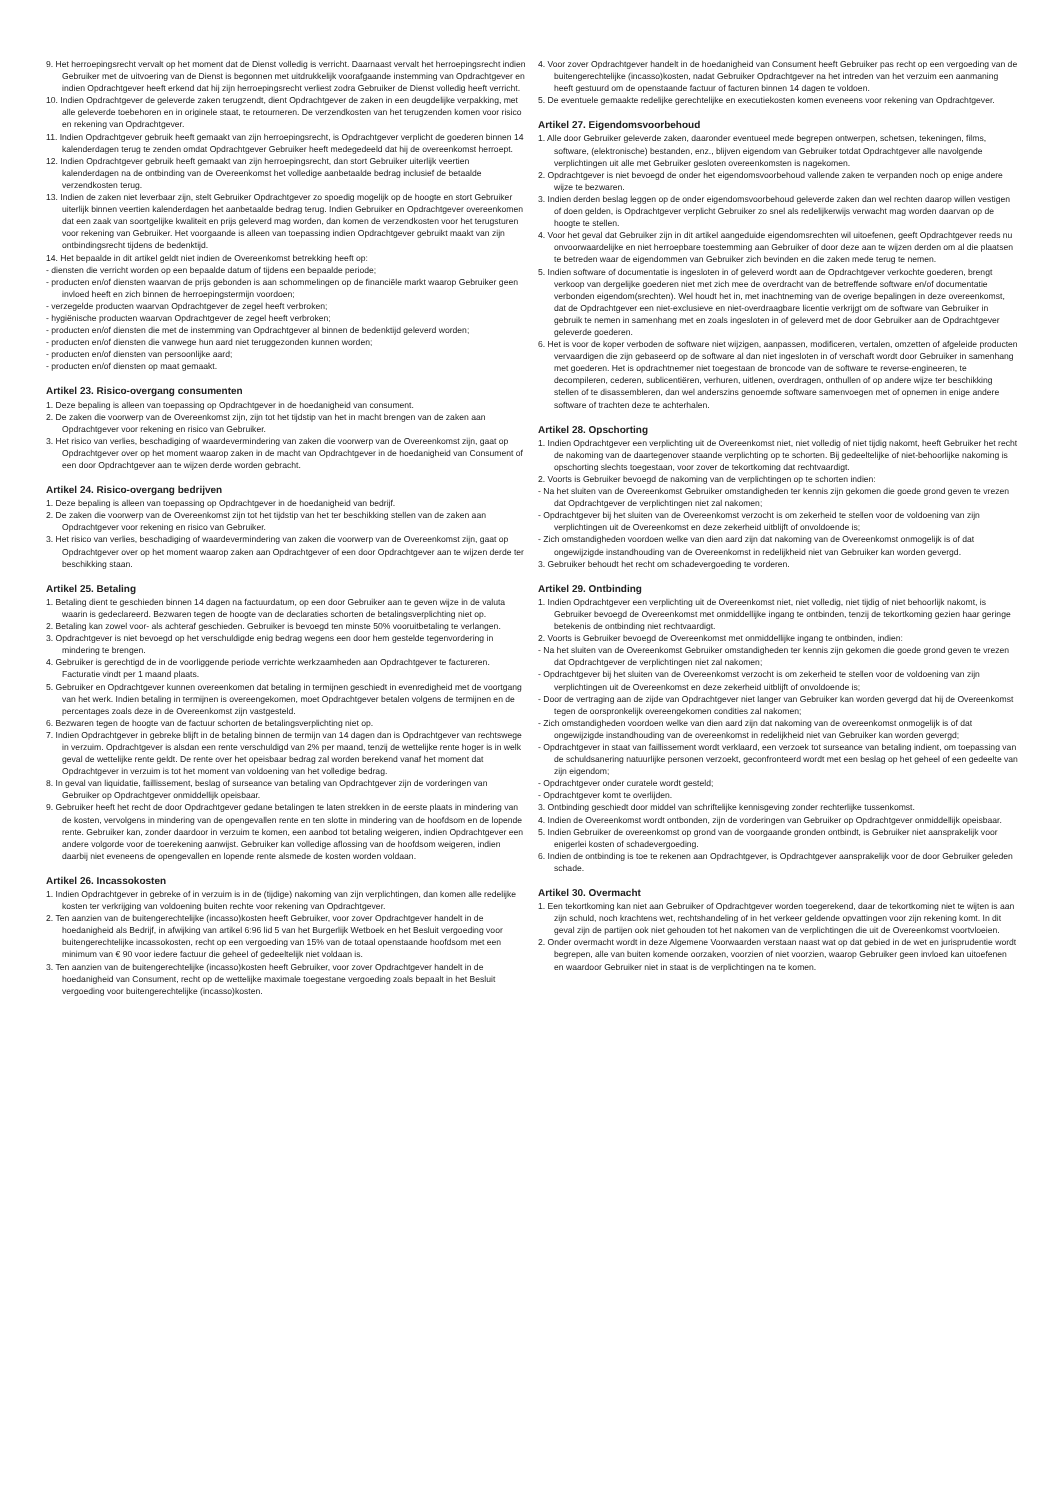9. Het herroepingsrecht vervalt op het moment dat de Dienst volledig is verricht. Daarnaast vervalt het herroepingsrecht indien Gebruiker met de uitvoering van de Dienst is begonnen met uitdrukkelijk voorafgaande instemming van Opdrachtgever en indien Opdrachtgever heeft erkend dat hij zijn herroepingsrecht verliest zodra Gebruiker de Dienst volledig heeft verricht.
10. Indien Opdrachtgever de geleverde zaken terugzendt, dient Opdrachtgever de zaken in een deugdelijke verpakking, met alle geleverde toebehoren en in originele staat, te retourneren. De verzendkosten van het terugzenden komen voor risico en rekening van Opdrachtgever.
11. Indien Opdrachtgever gebruik heeft gemaakt van zijn herroepingsrecht, is Opdrachtgever verplicht de goederen binnen 14 kalenderdagen terug te zenden omdat Opdrachtgever Gebruiker heeft medegedeeld dat hij de overeenkomst herroept.
12. Indien Opdrachtgever gebruik heeft gemaakt van zijn herroepingsrecht, dan stort Gebruiker uiterlijk veertien kalenderdagen na de ontbinding van de Overeenkomst het volledige aanbetaalde bedrag inclusief de betaalde verzendkosten terug.
13. Indien de zaken niet leverbaar zijn, stelt Gebruiker Opdrachtgever zo spoedig mogelijk op de hoogte en stort Gebruiker uiterlijk binnen veertien kalenderdagen het aanbetaalde bedrag terug. Indien Gebruiker en Opdrachtgever overeenkomen dat een zaak van soortgelijke kwaliteit en prijs geleverd mag worden, dan komen de verzendkosten voor het terugsturen voor rekening van Gebruiker. Het voorgaande is alleen van toepassing indien Opdrachtgever gebruikt maakt van zijn ontbindingsrecht tijdens de bedenktijd.
14. Het bepaalde in dit artikel geldt niet indien de Overeenkomst betrekking heeft op:
- diensten die verricht worden op een bepaalde datum of tijdens een bepaalde periode;
- producten en/of diensten waarvan de prijs gebonden is aan schommelingen op de financiële markt waarop Gebruiker geen invloed heeft en zich binnen de herroepingstermijn voordoen;
- verzegelde producten waarvan Opdrachtgever de zegel heeft verbroken;
- hygiënische producten waarvan Opdrachtgever de zegel heeft verbroken;
- producten en/of diensten die met de instemming van Opdrachtgever al binnen de bedenktijd geleverd worden;
- producten en/of diensten die vanwege hun aard niet teruggezonden kunnen worden;
- producten en/of diensten van persoonlijke aard;
- producten en/of diensten op maat gemaakt.
Artikel 23. Risico-overgang consumenten
1. Deze bepaling is alleen van toepassing op Opdrachtgever in de hoedanigheid van consument.
2. De zaken die voorwerp van de Overeenkomst zijn, zijn tot het tijdstip van het in macht brengen van de zaken aan Opdrachtgever voor rekening en risico van Gebruiker.
3. Het risico van verlies, beschadiging of waardevermindering van zaken die voorwerp van de Overeenkomst zijn, gaat op Opdrachtgever over op het moment waarop zaken in de macht van Opdrachtgever in de hoedanigheid van Consument of een door Opdrachtgever aan te wijzen derde worden gebracht.
Artikel 24. Risico-overgang bedrijven
1. Deze bepaling is alleen van toepassing op Opdrachtgever in de hoedanigheid van bedrijf.
2. De zaken die voorwerp van de Overeenkomst zijn tot het tijdstip van het ter beschikking stellen van de zaken aan Opdrachtgever voor rekening en risico van Gebruiker.
3. Het risico van verlies, beschadiging of waardevermindering van zaken die voorwerp van de Overeenkomst zijn, gaat op Opdrachtgever over op het moment waarop zaken aan Opdrachtgever of een door Opdrachtgever aan te wijzen derde ter beschikking staan.
Artikel 25. Betaling
1. Betaling dient te geschieden binnen 14 dagen na factuurdatum, op een door Gebruiker aan te geven wijze in de valuta waarin is gedeclareerd. Bezwaren tegen de hoogte van de declaraties schorten de betalingsverplichting niet op.
2. Betaling kan zowel voor- als achteraf geschieden. Gebruiker is bevoegd ten minste 50% vooruitbetaling te verlangen.
3. Opdrachtgever is niet bevoegd op het verschuldigde enig bedrag wegens een door hem gestelde tegenvordering in mindering te brengen.
4. Gebruiker is gerechtigd de in de voorliggende periode verrichte werkzaamheden aan Opdrachtgever te factureren. Facturatie vindt per 1 maand plaats.
5. Gebruiker en Opdrachtgever kunnen overeenkomen dat betaling in termijnen geschiedt in evenredigheid met de voortgang van het werk. Indien betaling in termijnen is overeengekomen, moet Opdrachtgever betalen volgens de termijnen en de percentages zoals deze in de Overeenkomst zijn vastgesteld.
6. Bezwaren tegen de hoogte van de factuur schorten de betalingsverplichting niet op.
7. Indien Opdrachtgever in gebreke blijft in de betaling binnen de termijn van 14 dagen dan is Opdrachtgever van rechtswege in verzuim. Opdrachtgever is alsdan een rente verschuldigd van 2% per maand, tenzij de wettelijke rente hoger is in welk geval de wettelijke rente geldt. De rente over het opeisbaar bedrag zal worden berekend vanaf het moment dat Opdrachtgever in verzuim is tot het moment van voldoening van het volledige bedrag.
8. In geval van liquidatie, faillissement, beslag of surseance van betaling van Opdrachtgever zijn de vorderingen van Gebruiker op Opdrachtgever onmiddellijk opeisbaar.
9. Gebruiker heeft het recht de door Opdrachtgever gedane betalingen te laten strekken in de eerste plaats in mindering van de kosten, vervolgens in mindering van de opengevallen rente en ten slotte in mindering van de hoofdsom en de lopende rente. Gebruiker kan, zonder daardoor in verzuim te komen, een aanbod tot betaling weigeren, indien Opdrachtgever een andere volgorde voor de toerekening aanwijst. Gebruiker kan volledige aflossing van de hoofdsom weigeren, indien daarbij niet eveneens de opengevallen en lopende rente alsmede de kosten worden voldaan.
Artikel 26. Incassokosten
1. Indien Opdrachtgever in gebreke of in verzuim is in de (tijdige) nakoming van zijn verplichtingen, dan komen alle redelijke kosten ter verkrijging van voldoening buiten rechte voor rekening van Opdrachtgever.
2. Ten aanzien van de buitengerechtelijke (incasso)kosten heeft Gebruiker, voor zover Opdrachtgever handelt in de hoedanigheid als Bedrijf, in afwijking van artikel 6:96 lid 5 van het Burgerlijk Wetboek en het Besluit vergoeding voor buitengerechtelijke incassokosten, recht op een vergoeding van 15% van de totaal openstaande hoofdsom met een minimum van € 90 voor iedere factuur die geheel of gedeeltelijk niet voldaan is.
3. Ten aanzien van de buitengerechtelijke (incasso)kosten heeft Gebruiker, voor zover Opdrachtgever handelt in de hoedanigheid van Consument, recht op de wettelijke maximale toegestane vergoeding zoals bepaalt in het Besluit vergoeding voor buitengerechtelijke (incasso)kosten.
4. Voor zover Opdrachtgever handelt in de hoedanigheid van Consument heeft Gebruiker pas recht op een vergoeding van de buitengerechtelijke (incasso)kosten, nadat Gebruiker Opdrachtgever na het intreden van het verzuim een aanmaning heeft gestuurd om de openstaande factuur of facturen binnen 14 dagen te voldoen.
5. De eventuele gemaakte redelijke gerechtelijke en executiekosten komen eveneens voor rekening van Opdrachtgever.
Artikel 27. Eigendomsvoorbehoud
1. Alle door Gebruiker geleverde zaken, daaronder eventueel mede begrepen ontwerpen, schetsen, tekeningen, films, software, (elektronische) bestanden, enz., blijven eigendom van Gebruiker totdat Opdrachtgever alle navolgende verplichtingen uit alle met Gebruiker gesloten overeenkomsten is nagekomen.
2. Opdrachtgever is niet bevoegd de onder het eigendomsvoorbehoud vallende zaken te verpanden noch op enige andere wijze te bezwaren.
3. Indien derden beslag leggen op de onder eigendomsvoorbehoud geleverde zaken dan wel rechten daarop willen vestigen of doen gelden, is Opdrachtgever verplicht Gebruiker zo snel als redelijkerwijs verwacht mag worden daarvan op de hoogte te stellen.
4. Voor het geval dat Gebruiker zijn in dit artikel aangeduide eigendomsrechten wil uitoefenen, geeft Opdrachtgever reeds nu onvoorwaardelijke en niet herroepbare toestemming aan Gebruiker of door deze aan te wijzen derden om al die plaatsen te betreden waar de eigendommen van Gebruiker zich bevinden en die zaken mede terug te nemen.
5. Indien software of documentatie is ingesloten in of geleverd wordt aan de Opdrachtgever verkochte goederen, brengt verkoop van dergelijke goederen niet met zich mee de overdracht van de betreffende software en/of documentatie verbonden eigendom(srechten). Wel houdt het in, met inachtneming van de overige bepalingen in deze overeenkomst, dat de Opdrachtgever een niet-exclusieve en niet-overdraagbare licentie verkrijgt om de software van Gebruiker in gebruik te nemen in samenhang met en zoals ingesloten in of geleverd met de door Gebruiker aan de Opdrachtgever geleverde goederen.
6. Het is voor de koper verboden de software niet wijzigen, aanpassen, modificeren, vertalen, omzetten of afgeleide producten vervaardigen die zijn gebaseerd op de software al dan niet ingesloten in of verschaft wordt door Gebruiker in samenhang met goederen. Het is opdrachtnemer niet toegestaan de broncode van de software te reverse-engineeren, te decompileren, cederen, sublicentiëren, verhuren, uitlenen, overdragen, onthullen of op andere wijze ter beschikking stellen of te disassembleren, dan wel anderszins genoemde software samenvoegen met of opnemen in enige andere software of trachten deze te achterhalen.
Artikel 28. Opschorting
1. Indien Opdrachtgever een verplichting uit de Overeenkomst niet, niet volledig of niet tijdig nakomt, heeft Gebruiker het recht de nakoming van de daartegenover staande verplichting op te schorten. Bij gedeeltelijke of niet-behoorlijke nakoming is opschorting slechts toegestaan, voor zover de tekortkoming dat rechtvaardigt.
2. Voorts is Gebruiker bevoegd de nakoming van de verplichtingen op te schorten indien:
- Na het sluiten van de Overeenkomst Gebruiker omstandigheden ter kennis zijn gekomen die goede grond geven te vrezen dat Opdrachtgever de verplichtingen niet zal nakomen;
- Opdrachtgever bij het sluiten van de Overeenkomst verzocht is om zekerheid te stellen voor de voldoening van zijn verplichtingen uit de Overeenkomst en deze zekerheid uitblijft of onvoldoende is;
- Zich omstandigheden voordoen welke van dien aard zijn dat nakoming van de Overeenkomst onmogelijk is of dat ongewijzigde instandhouding van de Overeenkomst in redelijkheid niet van Gebruiker kan worden gevergd.
3. Gebruiker behoudt het recht om schadevergoeding te vorderen.
Artikel 29. Ontbinding
1. Indien Opdrachtgever een verplichting uit de Overeenkomst niet, niet volledig, niet tijdig of niet behoorlijk nakomt, is Gebruiker bevoegd de Overeenkomst met onmiddellijke ingang te ontbinden, tenzij de tekortkoming gezien haar geringe betekenis de ontbinding niet rechtvaardigt.
2. Voorts is Gebruiker bevoegd de Overeenkomst met onmiddellijke ingang te ontbinden, indien:
- Na het sluiten van de Overeenkomst Gebruiker omstandigheden ter kennis zijn gekomen die goede grond geven te vrezen dat Opdrachtgever de verplichtingen niet zal nakomen;
- Opdrachtgever bij het sluiten van de Overeenkomst verzocht is om zekerheid te stellen voor de voldoening van zijn verplichtingen uit de Overeenkomst en deze zekerheid uitblijft of onvoldoende is;
- Door de vertraging aan de zijde van Opdrachtgever niet langer van Gebruiker kan worden gevergd dat hij de Overeenkomst tegen de oorspronkelijk overeengekomen condities zal nakomen;
- Zich omstandigheden voordoen welke van dien aard zijn dat nakoming van de overeenkomst onmogelijk is of dat ongewijzigde instandhouding van de overeenkomst in redelijkheid niet van Gebruiker kan worden gevergd;
- Opdrachtgever in staat van faillissement wordt verklaard, een verzoek tot surseance van betaling indient, om toepassing van de schuldsanering natuurlijke personen verzoekt, geconfronteerd wordt met een beslag op het geheel of een gedeelte van zijn eigendom;
- Opdrachtgever onder curatele wordt gesteld;
- Opdrachtgever komt te overlijden.
3. Ontbinding geschiedt door middel van schriftelijke kennisgeving zonder rechterlijke tussenkomst.
4. Indien de Overeenkomst wordt ontbonden, zijn de vorderingen van Gebruiker op Opdrachtgever onmiddellijk opeisbaar.
5. Indien Gebruiker de overeenkomst op grond van de voorgaande gronden ontbindt, is Gebruiker niet aansprakelijk voor enigerlei kosten of schadevergoeding.
6. Indien de ontbinding is toe te rekenen aan Opdrachtgever, is Opdrachtgever aansprakelijk voor de door Gebruiker geleden schade.
Artikel 30. Overmacht
1. Een tekortkoming kan niet aan Gebruiker of Opdrachtgever worden toegerekend, daar de tekortkoming niet te wijten is aan zijn schuld, noch krachtens wet, rechtshandeling of in het verkeer geldende opvattingen voor zijn rekening komt. In dit geval zijn de partijen ook niet gehouden tot het nakomen van de verplichtingen die uit de Overeenkomst voortvloeien.
2. Onder overmacht wordt in deze Algemene Voorwaarden verstaan naast wat op dat gebied in de wet en jurisprudentie wordt begrepen, alle van buiten komende oorzaken, voorzien of niet voorzien, waarop Gebruiker geen invloed kan uitoefenen en waardoor Gebruiker niet in staat is de verplichtingen na te komen.